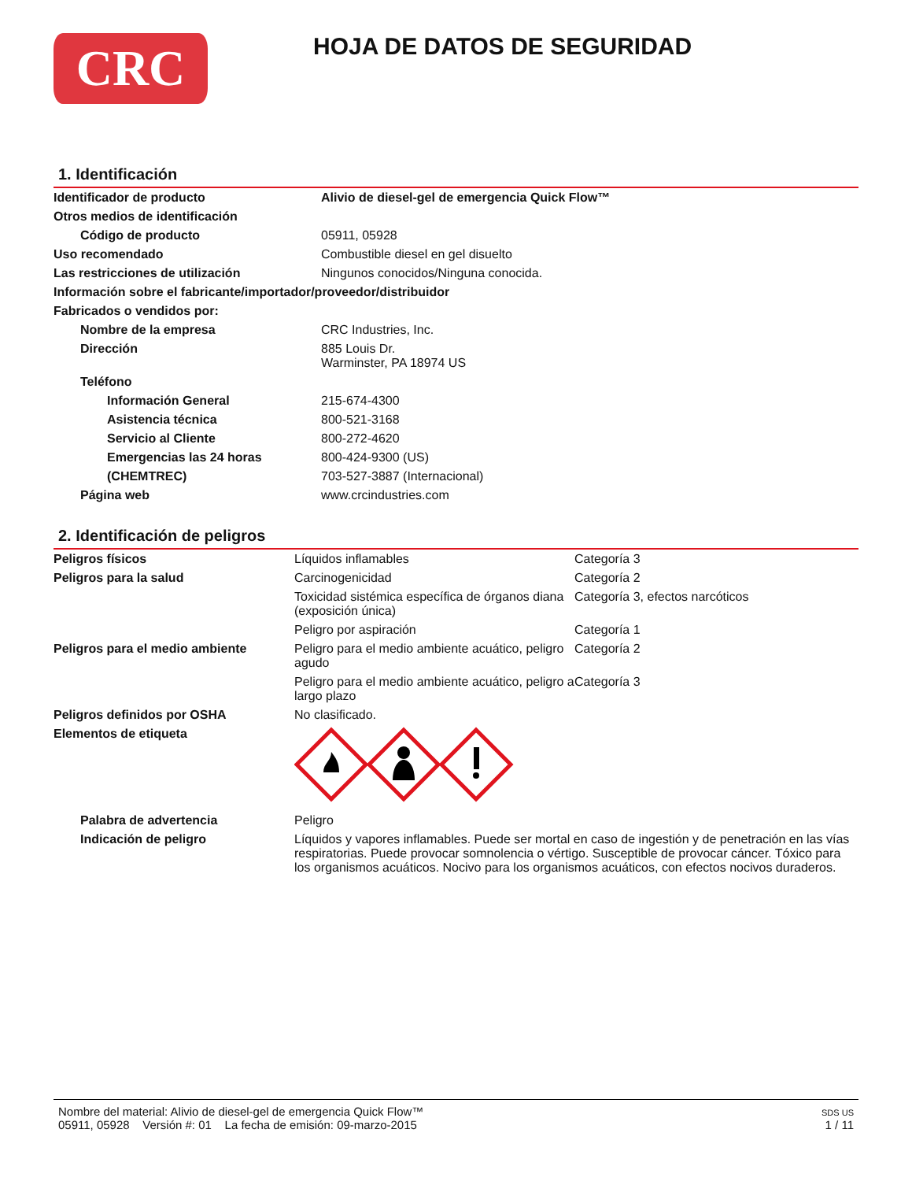CRC
HOJA DE DATOS DE SEGURIDAD
1. Identificación
| Identificador de producto | Alivio de diesel-gel de emergencia Quick Flow™ |
| Otros medios de identificación | |
| Código de producto | 05911, 05928 |
| Uso recomendado | Combustible diesel en gel disuelto |
| Las restricciones de utilización | Ningunos conocidos/Ninguna conocida. |
| Información sobre el fabricante/importador/proveedor/distribuidor | |
| Fabricados o vendidos por: | |
| Nombre de la empresa | CRC Industries, Inc. |
| Dirección | 885 Louis Dr. Warminster, PA 18974 US |
| Teléfono | |
| Información General | 215-674-4300 |
| Asistencia técnica | 800-521-3168 |
| Servicio al Cliente | 800-272-4620 |
| Emergencias las 24 horas | 800-424-9300 (US) |
| (CHEMTREC) | 703-527-3887 (Internacional) |
| Página web | www.crcindustries.com |
2. Identificación de peligros
| Peligros físicos | Líquidos inflamables | Categoría 3 |
| Peligros para la salud | Carcinogenicidad | Categoría 2 |
| | Toxicidad sistémica específica de órganos diana (exposición única) | Categoría 3, efectos narcóticos |
| | Peligro por aspiración | Categoría 1 |
| Peligros para el medio ambiente | Peligro para el medio ambiente acuático, peligro agudo | Categoría 2 |
| | Peligro para el medio ambiente acuático, peligro a largo plazo | Categoría 3 |
| Peligros definidos por OSHA | No clasificado. | |
| Elementos de etiqueta | | |
| Palabra de advertencia | Peligro | |
| Indicación de peligro | Líquidos y vapores inflamables. Puede ser mortal en caso de ingestión y de penetración en las vías respiratorias. Puede provocar somnolencia o vértigo. Susceptible de provocar cáncer. Tóxico para los organismos acuáticos. Nocivo para los organismos acuáticos, con efectos nocivos duraderos. | |
Nombre del material: Alivio de diesel-gel de emergencia Quick Flow™
05911, 05928 Versión #: 01 La fecha de emisión: 09-marzo-2015
SDS US
1 / 11